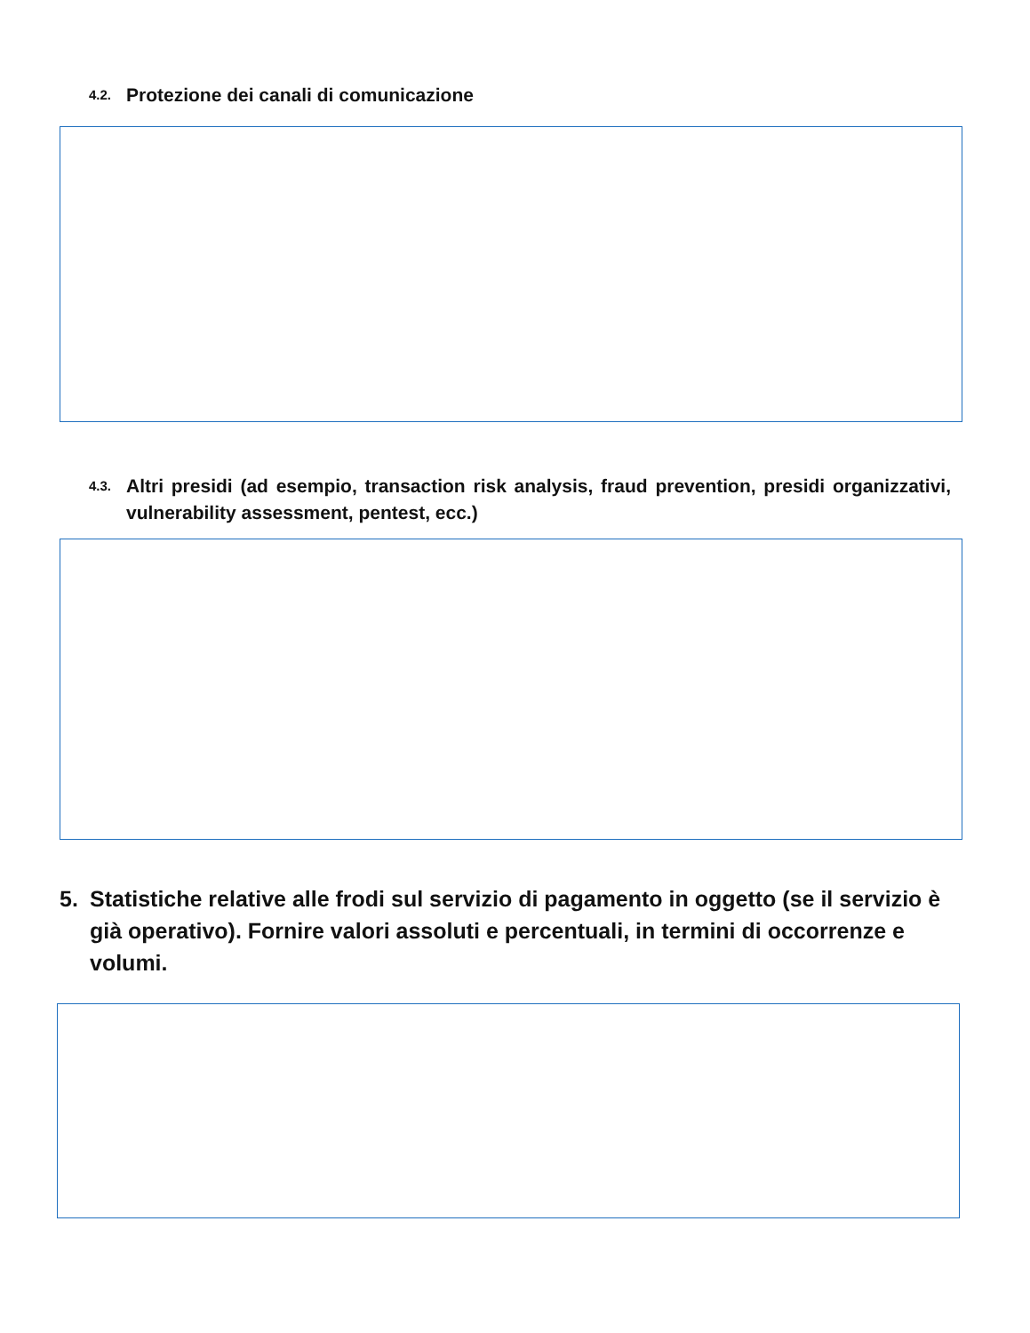4.2. Protezione dei canali di comunicazione
4.3. Altri presidi (ad esempio, transaction risk analysis, fraud prevention, presidi organizzativi, vulnerability assessment, pentest, ecc.)
5. Statistiche relative alle frodi sul servizio di pagamento in oggetto (se il servizio è già operativo). Fornire valori assoluti e percentuali, in termini di occorrenze e volumi.